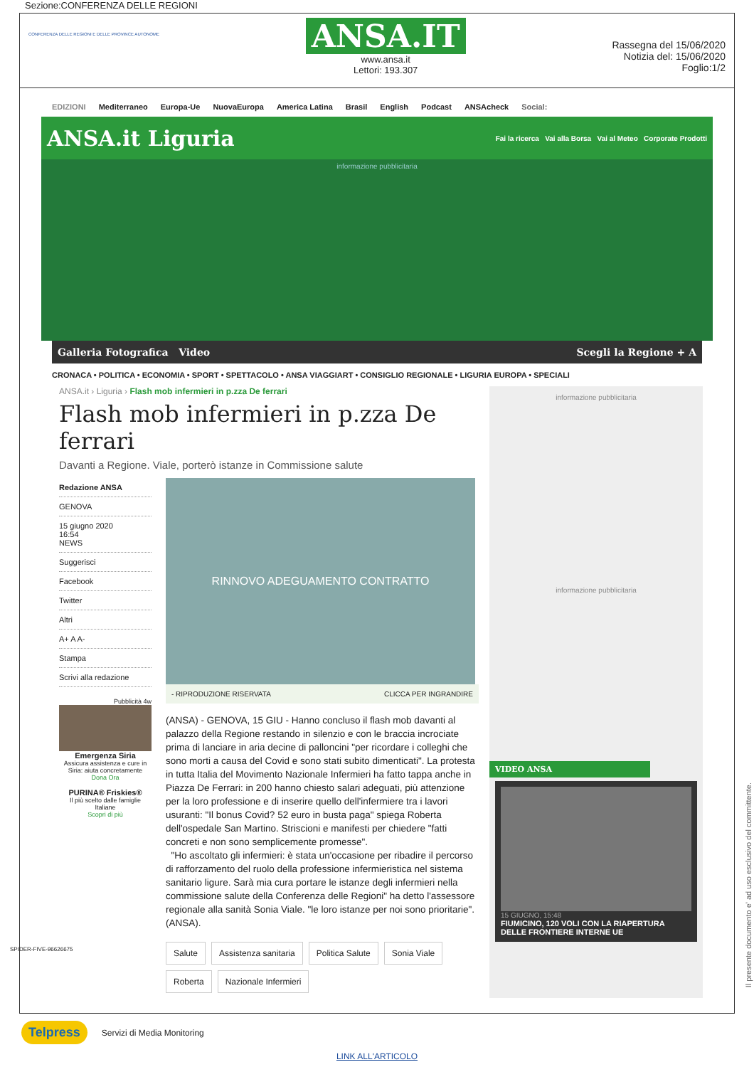Sezione:CONFERENZA DELLE REGIONI
CONFERENZA DELLE REGIONI E DELLE PROVINCE AUTONOME
ANSA.IT
www.ansa.it
Lettori: 193.307
Rassegna del 15/06/2020
Notizia del: 15/06/2020
Foglio:1/2
EDIZIONI Mediterraneo Europa-Ue NuovaEuropa America Latina Brasil English Podcast ANSAcheck Social:
ANSA.it Liguria Fai la ricerca Vai alla Borsa Vai al Meteo Corporate Prodotti
informazione pubblicitaria
Galleria Fotografica Video Scegli la Regione + A
CRONACA • POLITICA • ECONOMIA • SPORT • SPETTACOLO • ANSA VIAGGIART • CONSIGLIO REGIONALE • LIGURIA EUROPA • SPECIALI
ANSA.it › Liguria › Flash mob infermieri in p.zza De ferrari
Flash mob infermieri in p.zza De ferrari
Davanti a Regione. Viale, porterò istanze in Commissione salute
Redazione ANSA
GENOVA
15 giugno 2020
16:54
NEWS
Suggerisci
Facebook
Twitter
Altri
A+ A A-
Stampa
Scrivi alla redazione
Pubblicità 4w
Emergenza Siria
Assicura assistenza e cure in Siria: aiuta concretamente
Dona Ora
PURINA® Friskies®
Il più scelto dalle famiglie Italiane
Scopri di più
RINNOVO ADEGUAMENTO CONTRATTO
- RIPRODUZIONE RISERVATA CLICCA PER INGRANDIRE
(ANSA) - GENOVA, 15 GIU - Hanno concluso il flash mob davanti al palazzo della Regione restando in silenzio e con le braccia incrociate prima di lanciare in aria decine di palloncini "per ricordare i colleghi che sono morti a causa del Covid e sono stati subito dimenticati". La protesta in tutta Italia del Movimento Nazionale Infermieri ha fatto tappa anche in Piazza De Ferrari: in 200 hanno chiesto salari adeguati, più attenzione per la loro professione e di inserire quello dell'infermiere tra i lavori usuranti: "Il bonus Covid? 52 euro in busta paga" spiega Roberta dell'ospedale San Martino. Striscioni e manifesti per chiedere "fatti concreti e non sono semplicemente promesse".
"Ho ascoltato gli infermieri: è stata un'occasione per ribadire il percorso di rafforzamento del ruolo della professione infermieristica nel sistema sanitario ligure. Sarà mia cura portare le istanze degli infermieri nella commissione salute della Conferenza delle Regioni" ha detto l'assessore regionale alla sanità Sonia Viale. "le loro istanze per noi sono prioritarie". (ANSA).
Salute Assistenza sanitaria Politica Salute Sonia Viale Roberta Nazionale Infermieri
informazione pubblicitaria
informazione pubblicitaria
VIDEO ANSA
15 GIUGNO, 15:48
FIUMICINO, 120 VOLI CON LA RIAPERTURA DELLE FRONTIERE INTERNE UE
SPIDER-FIVE-96626675
Telpress Servizi di Media Monitoring
LINK ALL'ARTICOLO
Il presente documento e' ad uso esclusivo del committente.